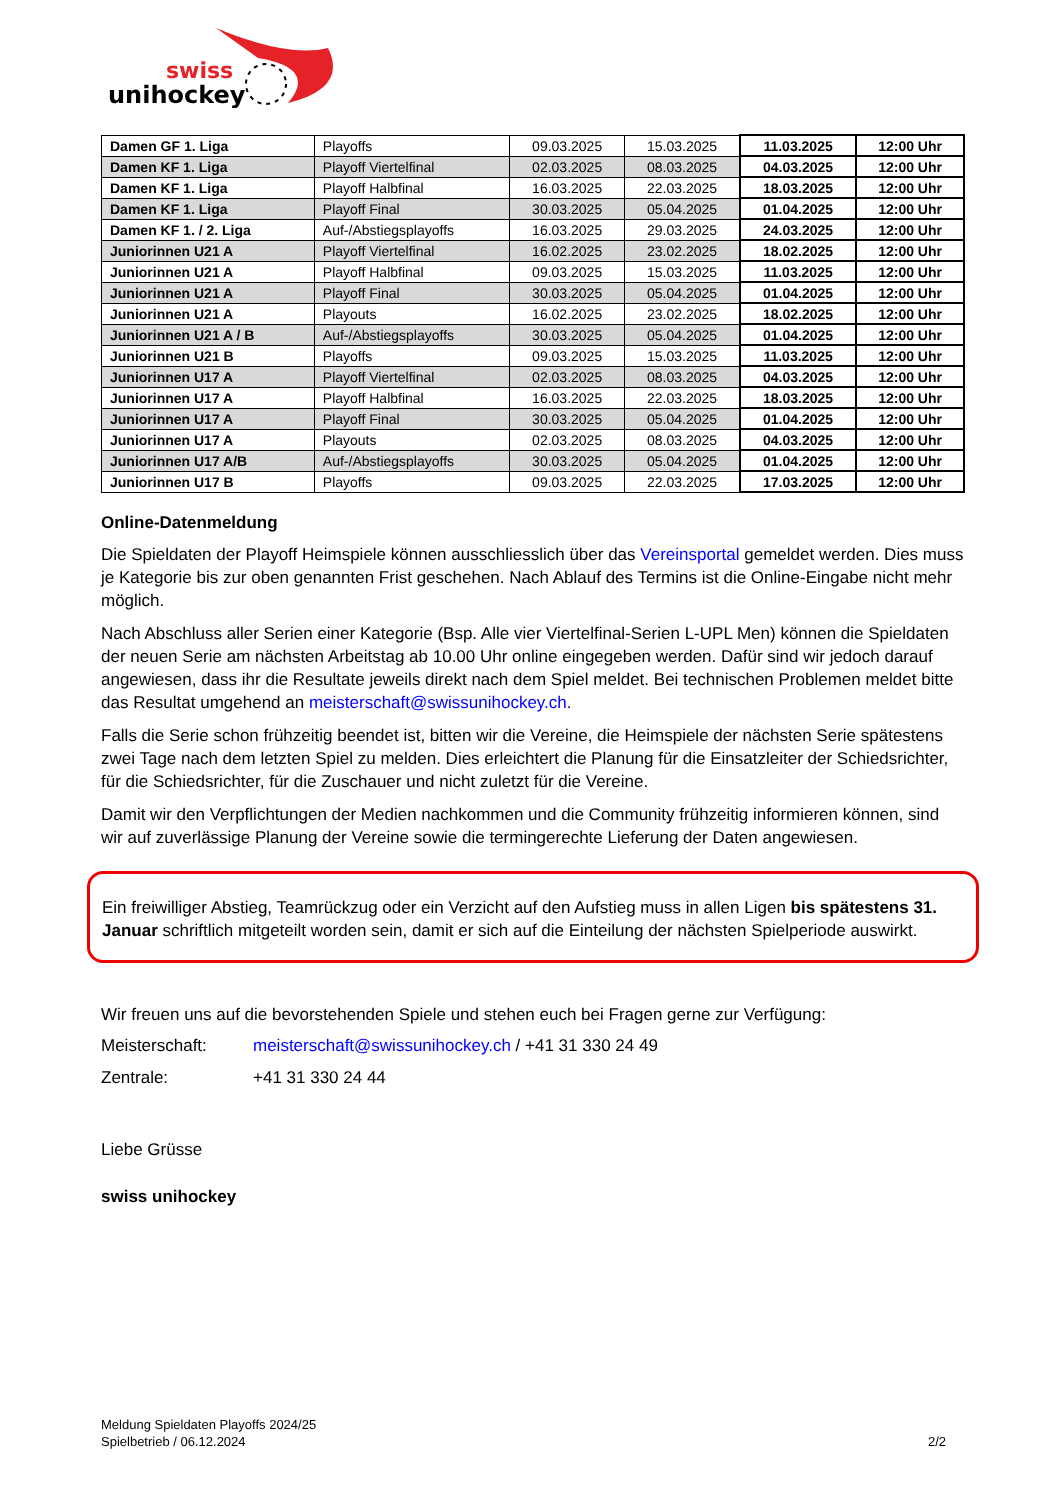swiss
unihockey
| Damen GF 1. Liga | Playoffs | 09.03.2025 | 15.03.2025 | 11.03.2025 | 12:00 Uhr |
| Damen KF 1. Liga | Playoff Viertelfinal | 02.03.2025 | 08.03.2025 | 04.03.2025 | 12:00 Uhr |
| Damen KF 1. Liga | Playoff Halbfinal | 16.03.2025 | 22.03.2025 | 18.03.2025 | 12:00 Uhr |
| Damen KF 1. Liga | Playoff Final | 30.03.2025 | 05.04.2025 | 01.04.2025 | 12:00 Uhr |
| Damen KF 1. / 2. Liga | Auf-/Abstiegsplayoffs | 16.03.2025 | 29.03.2025 | 24.03.2025 | 12:00 Uhr |
| Juniorinnen U21 A | Playoff Viertelfinal | 16.02.2025 | 23.02.2025 | 18.02.2025 | 12:00 Uhr |
| Juniorinnen U21 A | Playoff Halbfinal | 09.03.2025 | 15.03.2025 | 11.03.2025 | 12:00 Uhr |
| Juniorinnen U21 A | Playoff Final | 30.03.2025 | 05.04.2025 | 01.04.2025 | 12:00 Uhr |
| Juniorinnen U21 A | Playouts | 16.02.2025 | 23.02.2025 | 18.02.2025 | 12:00 Uhr |
| Juniorinnen U21 A / B | Auf-/Abstiegsplayoffs | 30.03.2025 | 05.04.2025 | 01.04.2025 | 12:00 Uhr |
| Juniorinnen U21 B | Playoffs | 09.03.2025 | 15.03.2025 | 11.03.2025 | 12:00 Uhr |
| Juniorinnen U17 A | Playoff Viertelfinal | 02.03.2025 | 08.03.2025 | 04.03.2025 | 12:00 Uhr |
| Juniorinnen U17 A | Playoff Halbfinal | 16.03.2025 | 22.03.2025 | 18.03.2025 | 12:00 Uhr |
| Juniorinnen U17 A | Playoff Final | 30.03.2025 | 05.04.2025 | 01.04.2025 | 12:00 Uhr |
| Juniorinnen U17 A | Playouts | 02.03.2025 | 08.03.2025 | 04.03.2025 | 12:00 Uhr |
| Juniorinnen U17 A/B | Auf-/Abstiegsplayoffs | 30.03.2025 | 05.04.2025 | 01.04.2025 | 12:00 Uhr |
| Juniorinnen U17 B | Playoffs | 09.03.2025 | 22.03.2025 | 17.03.2025 | 12:00 Uhr |
Online-Datenmeldung
Die Spieldaten der Playoff Heimspiele können ausschliesslich über das Vereinsportal gemeldet werden. Dies muss je Kategorie bis zur oben genannten Frist geschehen. Nach Ablauf des Termins ist die Online-Eingabe nicht mehr möglich.
Nach Abschluss aller Serien einer Kategorie (Bsp. Alle vier Viertelfinal-Serien L-UPL Men) können die Spieldaten der neuen Serie am nächsten Arbeitstag ab 10.00 Uhr online eingegeben werden. Dafür sind wir jedoch darauf angewiesen, dass ihr die Resultate jeweils direkt nach dem Spiel meldet. Bei technischen Problemen meldet bitte das Resultat umgehend an meisterschaft@swissunihockey.ch.
Falls die Serie schon frühzeitig beendet ist, bitten wir die Vereine, die Heimspiele der nächsten Serie spätestens zwei Tage nach dem letzten Spiel zu melden. Dies erleichtert die Planung für die Einsatzleiter der Schiedsrichter, für die Schiedsrichter, für die Zuschauer und nicht zuletzt für die Vereine.
Damit wir den Verpflichtungen der Medien nachkommen und die Community frühzeitig informieren können, sind wir auf zuverlässige Planung der Vereine sowie die termingerechte Lieferung der Daten angewiesen.
Ein freiwilliger Abstieg, Teamrückzug oder ein Verzicht auf den Aufstieg muss in allen Ligen bis spätestens 31. Januar schriftlich mitgeteilt worden sein, damit er sich auf die Einteilung der nächsten Spielperiode auswirkt.
Wir freuen uns auf die bevorstehenden Spiele und stehen euch bei Fragen gerne zur Verfügung:
Meisterschaft: meisterschaft@swissunihockey.ch / +41 31 330 24 49
Zentrale: +41 31 330 24 44
Liebe Grüsse
swiss unihockey
Meldung Spieldaten Playoffs 2024/25
Spielbetrieb / 06.12.2024
2/2